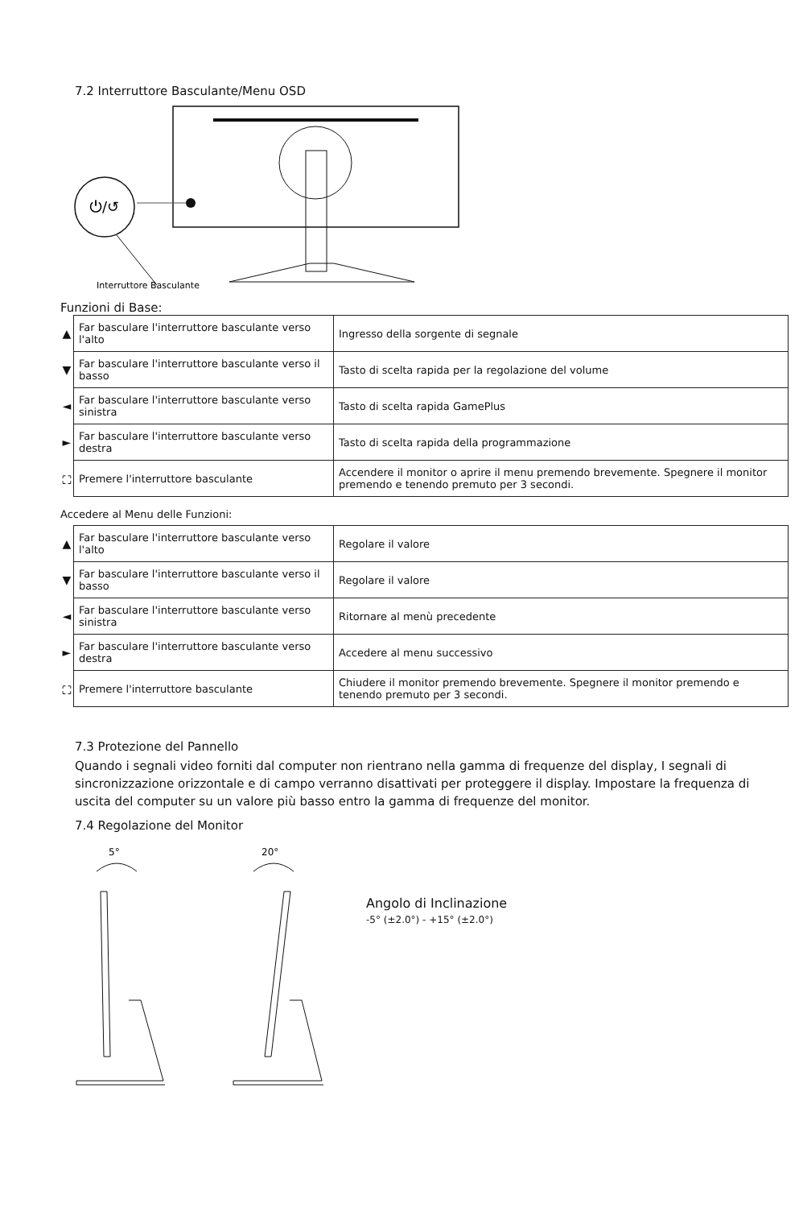7.2 Interruttore Basculante/Menu OSD
⏻/↺
Interruttore Basculante
Funzioni di Base:
| ▲ | Far basculare l'interruttore basculante verso l'alto | Ingresso della sorgente di segnale |
| ▼ | Far basculare l'interruttore basculante verso il basso | Tasto di scelta rapida per la regolazione del volume |
| ◄ | Far basculare l'interruttore basculante verso sinistra | Tasto di scelta rapida GamePlus |
| ► | Far basculare l'interruttore basculante verso destra | Tasto di scelta rapida della programmazione |
| ⛶ | Premere l'interruttore basculante | Accendere il monitor o aprire il menu premendo brevemente. Spegnere il monitor premendo e tenendo premuto per 3 secondi. |
Accedere al Menu delle Funzioni:
| ▲ | Far basculare l'interruttore basculante verso l'alto | Regolare il valore |
| ▼ | Far basculare l'interruttore basculante verso il basso | Regolare il valore |
| ◄ | Far basculare l'interruttore basculante verso sinistra | Ritornare al menù precedente |
| ► | Far basculare l'interruttore basculante verso destra | Accedere al menu successivo |
| ⛶ | Premere l'interruttore basculante | Chiudere il monitor premendo brevemente. Spegnere il monitor premendo e tenendo premuto per 3 secondi. |
7.3 Protezione del Pannello
Quando i segnali video forniti dal computer non rientrano nella gamma di frequenze del display, I segnali di sincronizzazione orizzontale e di campo verranno disattivati per proteggere il display. Impostare la frequenza di uscita del computer su un valore più basso entro la gamma di frequenze del monitor.
7.4 Regolazione del Monitor
5°
20°
Angolo di Inclinazione
-5° (±2.0°) - +15° (±2.0°)